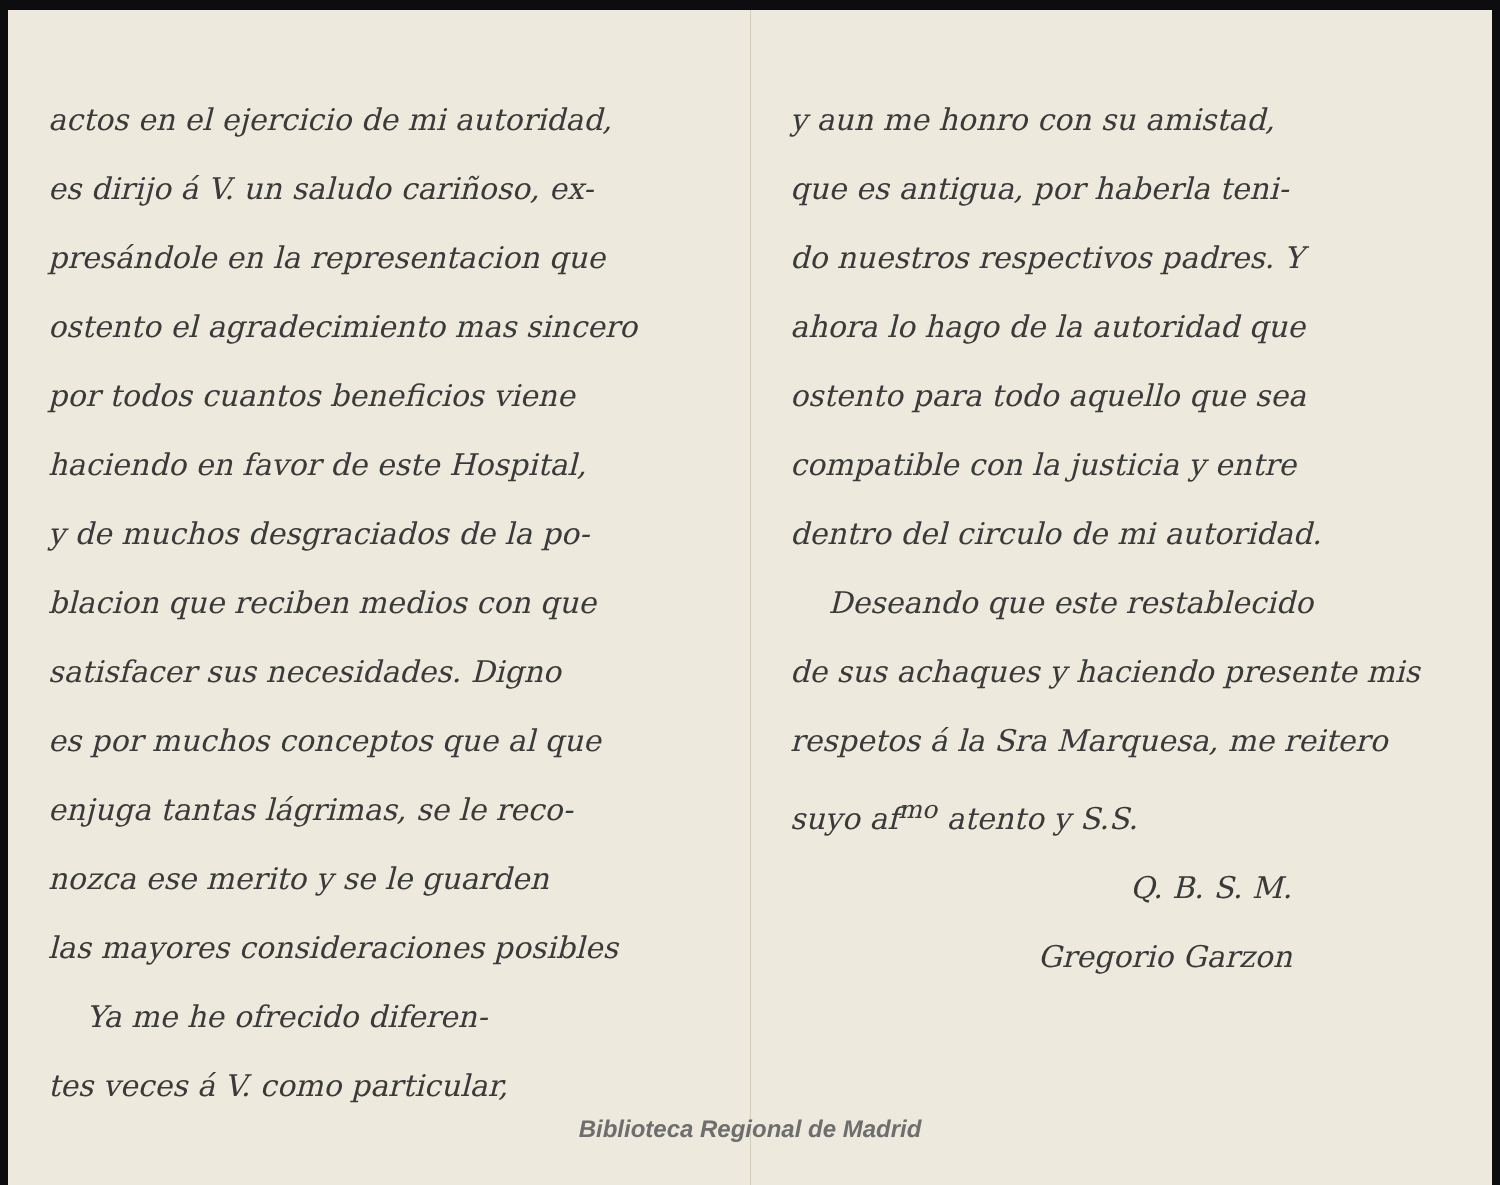actos en el ejercicio de mi autoridad,
es dirijo á V. un saludo cariñoso, ex-
presándole en la representacion que
ostento el agradecimiento mas sincero
por todos cuantos beneficios viene
haciendo en favor de este Hospital,
y de muchos desgraciados de la po-
blacion que reciben medios con que
satisfacer sus necesidades. Digno
es por muchos conceptos que al que
enjuga tantas lágrimas, se le reco-
nozca ese merito y se le guarden
las mayores consideraciones posibles
Ya me he ofrecido diferen-
tes veces á V. como particular,
y aun me honro con su amistad,
que es antigua, por haberla teni-
do nuestros respectivos padres. Y
ahora lo hago de la autoridad que
ostento para todo aquello que sea
compatible con la justicia y entre
dentro del circulo de mi autoridad.
Deseando que este restablecido
de sus achaques y haciendo presente mis
respetos á la Sra Marquesa, me reitero
suyo af<sup>mo</sup> atento y S.S.
Q. B. S. M.
Gregorio Garzon
Biblioteca Regional de Madrid